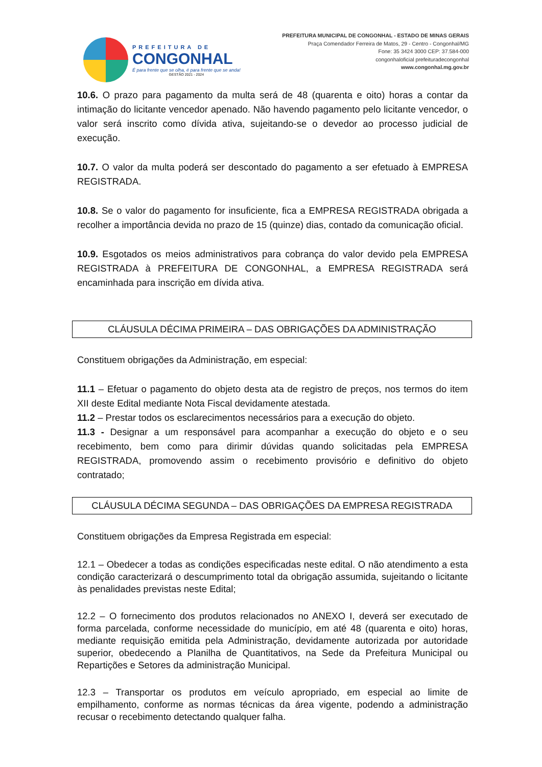PREFEITURA DE
CONGONHAL
É para frente que se olha, é para frente que se anda!
GESTÃO 2021 - 2024
PREFEITURA MUNICIPAL DE CONGONHAL - ESTADO DE MINAS GERAIS
Praça Comendador Ferreira de Matos, 29 - Centro - Congonhal/MG
Fone: 35 3424 3000 CEP: 37.584-000
congonhaloficial prefeituradecongonhal
www.congonhal.mg.gov.br
10.6. O prazo para pagamento da multa será de 48 (quarenta e oito) horas a contar da intimação do licitante vencedor apenado. Não havendo pagamento pelo licitante vencedor, o valor será inscrito como dívida ativa, sujeitando-se o devedor ao processo judicial de execução.
10.7. O valor da multa poderá ser descontado do pagamento a ser efetuado à EMPRESA REGISTRADA.
10.8. Se o valor do pagamento for insuficiente, fica a EMPRESA REGISTRADA obrigada a recolher a importância devida no prazo de 15 (quinze) dias, contado da comunicação oficial.
10.9. Esgotados os meios administrativos para cobrança do valor devido pela EMPRESA REGISTRADA à PREFEITURA DE CONGONHAL, a EMPRESA REGISTRADA será encaminhada para inscrição em dívida ativa.
CLÁUSULA DÉCIMA PRIMEIRA – DAS OBRIGAÇÕES DA ADMINISTRAÇÃO
Constituem obrigações da Administração, em especial:
11.1 – Efetuar o pagamento do objeto desta ata de registro de preços, nos termos do item XII deste Edital mediante Nota Fiscal devidamente atestada.
11.2 – Prestar todos os esclarecimentos necessários para a execução do objeto.
11.3 - Designar a um responsável para acompanhar a execução do objeto e o seu recebimento, bem como para dirimir dúvidas quando solicitadas pela EMPRESA REGISTRADA, promovendo assim o recebimento provisório e definitivo do objeto contratado;
CLÁUSULA DÉCIMA SEGUNDA – DAS OBRIGAÇÕES DA EMPRESA REGISTRADA
Constituem obrigações da Empresa Registrada em especial:
12.1 – Obedecer a todas as condições especificadas neste edital. O não atendimento a esta condição caracterizará o descumprimento total da obrigação assumida, sujeitando o licitante às penalidades previstas neste Edital;
12.2 – O fornecimento dos produtos relacionados no ANEXO I, deverá ser executado de forma parcelada, conforme necessidade do município, em até 48 (quarenta e oito) horas, mediante requisição emitida pela Administração, devidamente autorizada por autoridade superior, obedecendo a Planilha de Quantitativos, na Sede da Prefeitura Municipal ou Repartições e Setores da administração Municipal.
12.3 – Transportar os produtos em veículo apropriado, em especial ao limite de empilhamento, conforme as normas técnicas da área vigente, podendo a administração recusar o recebimento detectando qualquer falha.